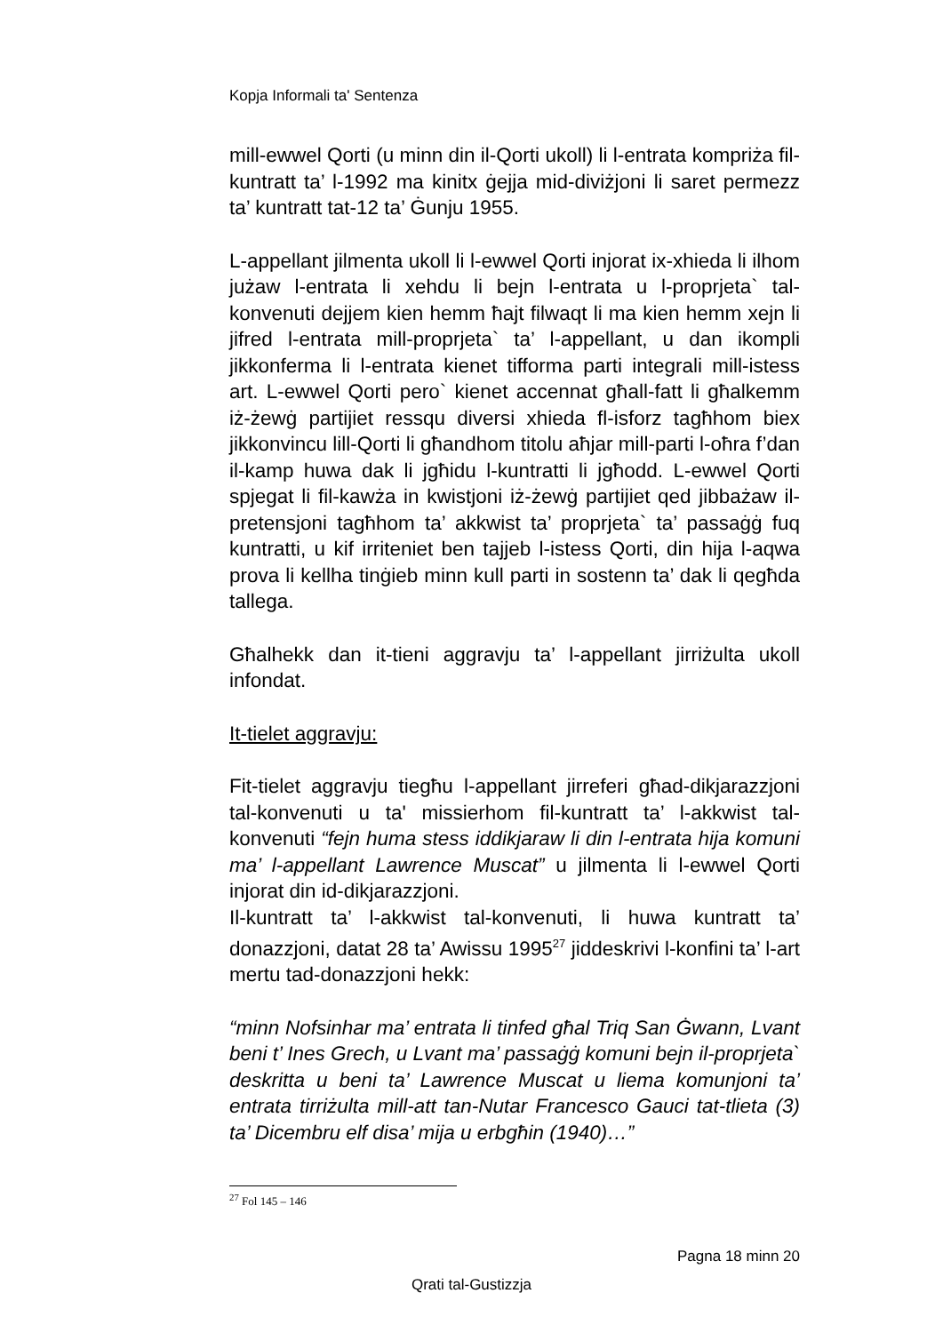Kopja Informali ta' Sentenza
mill-ewwel Qorti (u minn din il-Qorti ukoll) li l-entrata kompriża fil-kuntratt ta’ l-1992 ma kinitx ġejja mid-diviżjoni li saret permezz ta’ kuntratt tat-12 ta’ Ġunju 1955.
L-appellant jilmenta ukoll li l-ewwel Qorti injorat ix-xhieda li ilhom jużaw l-entrata li xehdu li bejn l-entrata u l-proprjeta` tal-konvenuti dejjem kien hemm ħajt filwaqt li ma kien hemm xejn li jifred l-entrata mill-proprjeta` ta’ l-appellant, u dan ikompli jikkonferma li l-entrata kienet tifforma parti integrali mill-istess art. L-ewwel Qorti pero` kienet accennat għall-fatt li għalkemm iż-żewġ partijiet ressqu diversi xhieda fl-isforz tagħhom biex jikkonvincu lill-Qorti li għandhom titolu aħjar mill-parti l-oħra f’dan il-kamp huwa dak li jgħidu l-kuntratti li jgħodd. L-ewwel Qorti spjegat li fil-kawża in kwistjoni iż-żewġ partijiet qed jibbażaw il-pretensjoni tagħhom ta’ akkwist ta’ proprjeta` ta’ passaġġ fuq kuntratti, u kif irriteniet ben tajjeb l-istess Qorti, din hija l-aqwa prova li kellha tinġieb minn kull parti in sostenn ta’ dak li qegħda tallega.
Għalhekk dan it-tieni aggravju ta’ l-appellant jirriżulta ukoll infondat.
It-tielet aggravju:
Fit-tielet aggravju tiegħu l-appellant jirreferi għad-dikjarazzjoni tal-konvenuti u ta' missierhom fil-kuntratt ta’ l-akkwist tal-konvenuti “fejn huma stess iddikjaraw li din l-entrata hija komuni ma’ l-appellant Lawrence Muscat” u jilmenta li l-ewwel Qorti injorat din id-dikjarazzjoni.
Il-kuntratt ta’ l-akkwist tal-konvenuti, li huwa kuntratt ta’ donazzjoni, datat 28 ta’ Awissu 1995<sup>27</sup> jiddeskrivi l-konfini ta’ l-art mertu tad-donazzjoni hekk:
“minn Nofsinhar ma’ entrata li tinfed għal Triq San Ġwann, Lvant beni t’ Ines Grech, u Lvant ma’ passaġġ komuni bejn il-proprjeta` deskritta u beni ta’ Lawrence Muscat u liema komunjoni ta’ entrata tirriżulta mill-att tan-Nutar Francesco Gauci tat-tlieta (3) ta’ Dicembru elf disa’ mija u erbgħin (1940)…”
<sup>27</sup> Fol 145 – 146
Pagna 18 minn 20
Qrati tal-Gustizzja